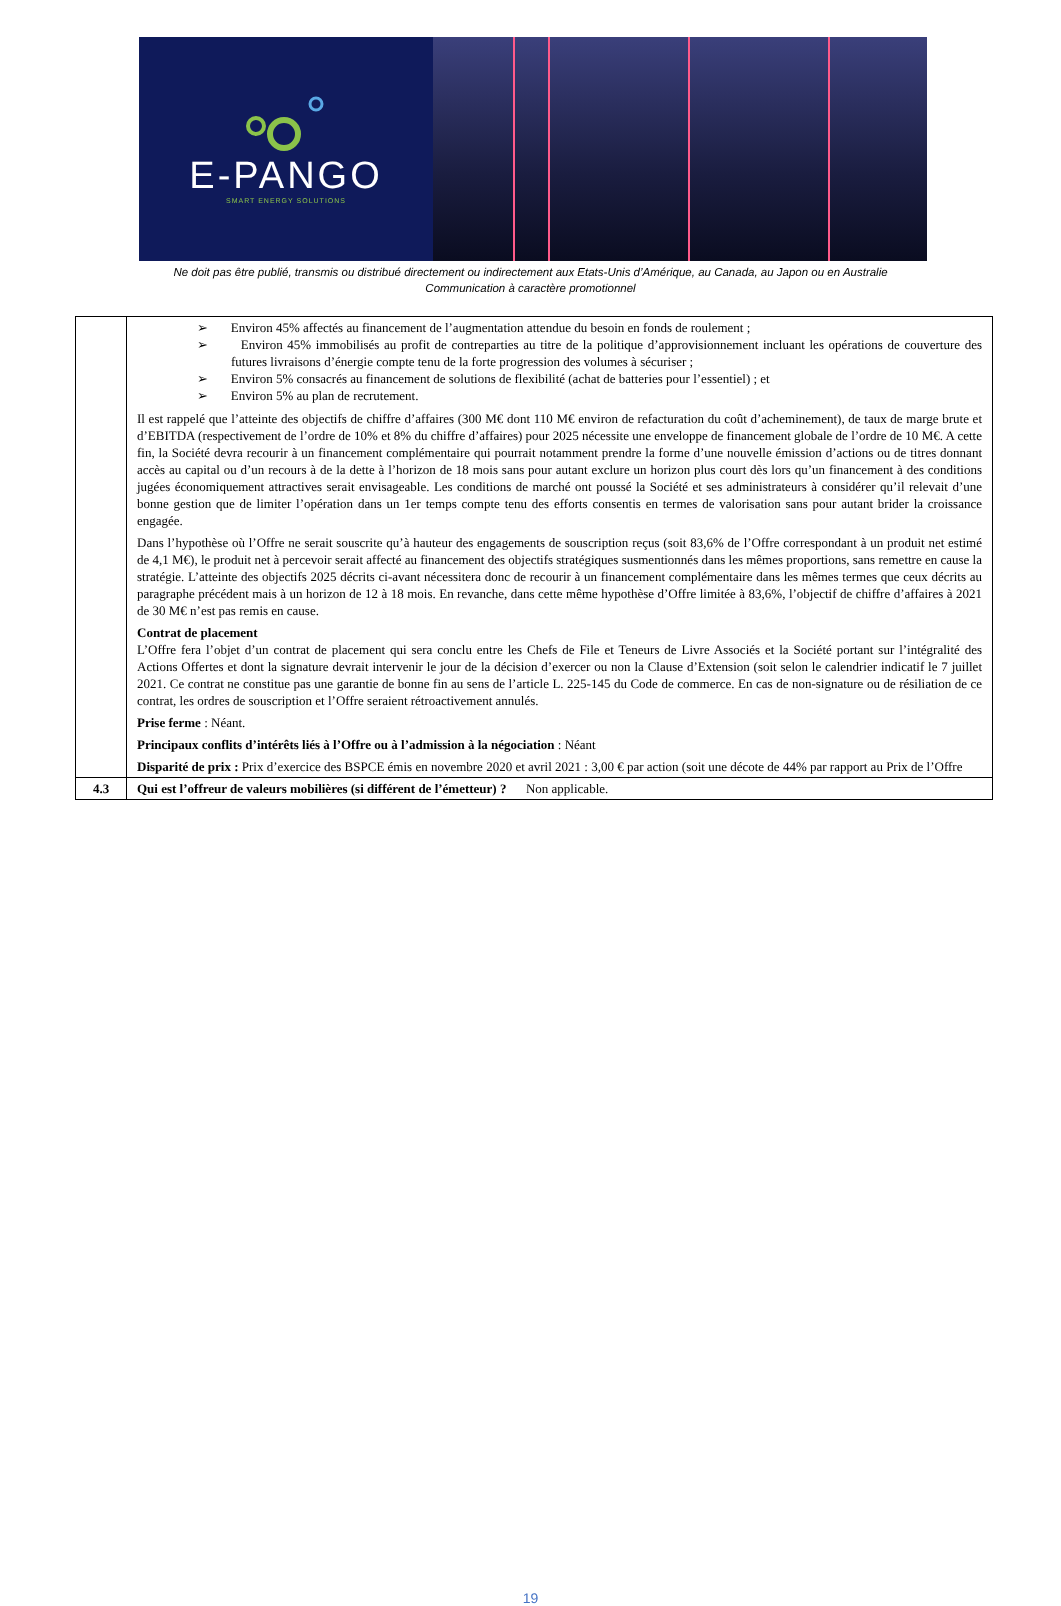E-PANGO
SMART ENERGY SOLUTIONS
Ne doit pas être publié, transmis ou distribué directement ou indirectement aux Etats-Unis d’Amérique, au Canada, au Japon ou en Australie
Communication à caractère promotionnel
| | ➢ Environ 45% affectés au financement de l’augmentation attendue du besoin en fonds de roulement ; ➢ Environ 45% immobilisés au profit de contreparties au titre de la politique d’approvisionnement incluant les opérations de couverture des futures livraisons d’énergie compte tenu de la forte progression des volumes à sécuriser ; ➢ Environ 5% consacrés au financement de solutions de flexibilité (achat de batteries pour l’essentiel) ; et ➢ Environ 5% au plan de recrutement. Il est rappelé que l’atteinte des objectifs de chiffre d’affaires (300 M€ dont 110 M€ environ de refacturation du coût d’acheminement), de taux de marge brute et d’EBITDA (respectivement de l’ordre de 10% et 8% du chiffre d’affaires) pour 2025 nécessite une enveloppe de financement globale de l’ordre de 10 M€. A cette fin, la Société devra recourir à un financement complémentaire qui pourrait notamment prendre la forme d’une nouvelle émission d’actions ou de titres donnant accès au capital ou d’un recours à de la dette à l’horizon de 18 mois sans pour autant exclure un horizon plus court dès lors qu’un financement à des conditions jugées économiquement attractives serait envisageable. Les conditions de marché ont poussé la Société et ses administrateurs à considérer qu’il relevait d’une bonne gestion que de limiter l’opération dans un 1er temps compte tenu des efforts consentis en termes de valorisation sans pour autant brider la croissance engagée. Dans l’hypothèse où l’Offre ne serait souscrite qu’à hauteur des engagements de souscription reçus (soit 83,6% de l’Offre correspondant à un produit net estimé de 4,1 M€), le produit net à percevoir serait affecté au financement des objectifs stratégiques susmentionnés dans les mêmes proportions, sans remettre en cause la stratégie. L’atteinte des objectifs 2025 décrits ci-avant nécessitera donc de recourir à un financement complémentaire dans les mêmes termes que ceux décrits au paragraphe précédent mais à un horizon de 12 à 18 mois. En revanche, dans cette même hypothèse d’Offre limitée à 83,6%, l’objectif de chiffre d’affaires à 2021 de 30 M€ n’est pas remis en cause. Contrat de placement L’Offre fera l’objet d’un contrat de placement qui sera conclu entre les Chefs de File et Teneurs de Livre Associés et la Société portant sur l’intégralité des Actions Offertes et dont la signature devrait intervenir le jour de la décision d’exercer ou non la Clause d’Extension (soit selon le calendrier indicatif le 7 juillet 2021. Ce contrat ne constitue pas une garantie de bonne fin au sens de l’article L. 225-145 du Code de commerce. En cas de non-signature ou de résiliation de ce contrat, les ordres de souscription et l’Offre seraient rétroactivement annulés. Prise ferme : Néant. Principaux conflits d’intérêts liés à l’Offre ou à l’admission à la négociation : Néant Disparité de prix : Prix d’exercice des BSPCE émis en novembre 2020 et avril 2021 : 3,00 € par action (soit une décote de 44% par rapport au Prix de l’Offre |
| 4.3 | Qui est l’offreur de valeurs mobilières (si différent de l’émetteur) ? Non applicable. |
19